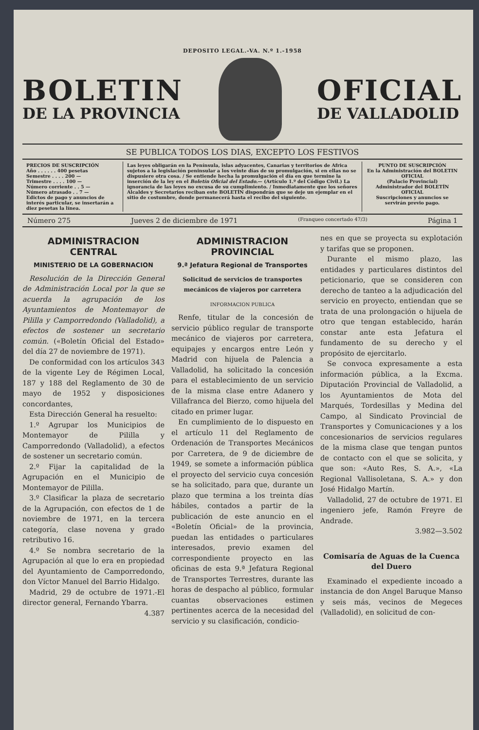DEPOSITO LEGAL.-VA. N.º 1.-1958
BOLETIN
DE LA PROVINCIA
OFICIAL
DE VALLADOLID
SE PUBLICA TODOS LOS DIAS, EXCEPTO LOS FESTIVOS
PRECIOS DE SUSCRIPCIÓN
Año . . . . . . 400 pesetas
Semestre . . . . 200 —
Trimestre . . . . 100 —
Número corriente . . 5 —
Número atrasado . . 7 —
Edictos de pago y anuncios de interés particular, se insertarán a diez pesetas la línea.
Las leyes obligarán en la Península, islas adyacentes, Canarias y territorios de Africa sujetos a la legislación peninsular a los veinte días de su promulgación, si en ellas no se dispusiere otra cosa. / Se entiende hecha la promulgación el día en que termine la inserción de la ley en el Boletín Oficial del Estado.— (Artículo 1.º del Código Civil.) La ignorancia de las leyes no excusa de su cumplimiento. / Inmediatamente que los señores Alcaldes y Secretarios reciban este BOLETÍN dispondrán que se deje un ejemplar en el sitio de costumbre, donde permanecerá hasta el recibo del siguiente.
PUNTO DE SUSCRIPCIÓN
En la Administración del BOLETIN OFICIAL
(Palacio Provincial)
Administrador del BOLETÍN OFICIAL
Suscripciones y anuncios se servirán previo pago.
Número 275 Jueves 2 de diciembre de 1971 (Franqueo concertado 47/3) Página 1
ADMINISTRACION CENTRAL
MINISTERIO DE LA GOBERNACION
Resolución de la Dirección General de Administración Local por la que se acuerda la agrupación de los Ayuntamientos de Montemayor de Pililla y Camporredondo (Valladolid), a efectos de sostener un secretario común. («Boletín Oficial del Estado» del día 27 de noviembre de 1971).
De conformidad con los artículos 343 de la vigente Ley de Régimen Local, 187 y 188 del Reglamento de 30 de mayo de 1952 y disposiciones concordantes,
Esta Dirección General ha resuelto:
1.º Agrupar los Municipios de Montemayor de Pililla y Camporredondo (Valladolid), a efectos de sostener un secretario común.
2.º Fijar la capitalidad de la Agrupación en el Municipio de Montemayor de Pililla.
3.º Clasificar la plaza de secretario de la Agrupación, con efectos de 1 de noviembre de 1971, en la tercera categoría, clase novena y grado retributivo 16.
4.º Se nombra secretario de la Agrupación al que lo era en propiedad del Ayuntamiento de Camporredondo, don Víctor Manuel del Barrio Hidalgo.
Madrid, 29 de octubre de 1971.-El director general, Fernando Ybarra.
4.387
ADMINISTRACION PROVINCIAL
9.ª Jefatura Regional de Transportes
Solicitud de servicios de transportes mecánicos de viajeros por carretera
INFORMACION PUBLICA
Renfe, titular de la concesión de servicio público regular de transporte mecánico de viajeros por carretera, equipajes y encargos entre León y Madrid con hijuela de Palencia a Valladolid, ha solicitado la concesión para el establecimiento de un servicio de la misma clase entre Adanero y Villafranca del Bierzo, como hijuela del citado en primer lugar.
En cumplimiento de lo dispuesto en el artículo 11 del Reglamento de Ordenación de Transportes Mecánicos por Carretera, de 9 de diciembre de 1949, se somete a información pública el proyecto del servicio cuya concesión se ha solicitado, para que, durante un plazo que termina a los treinta días hábiles, contados a partir de la publicación de este anuncio en el «Boletín Oficial» de la provincia, puedan las entidades o particulares interesados, previo examen del correspondiente proyecto en las oficinas de esta 9.ª Jefatura Regional de Transportes Terrestres, durante las horas de despacho al público, formular cuantas observaciones estimen pertinentes acerca de la necesidad del servicio y su clasificación, condicio-
nes en que se proyecta su explotación y tarifas que se proponen.
Durante el mismo plazo, las entidades y particulares distintos del peticionario, que se consideren con derecho de tanteo a la adjudicación del servicio en proyecto, entiendan que se trata de una prolongación o hijuela de otro que tengan establecido, harán constar ante esta Jefatura el fundamento de su derecho y el propósito de ejercitarlo.
Se convoca expresamente a esta información pública, a la Excma. Diputación Provincial de Valladolid, a los Ayuntamientos de Mota del Marqués, Tordesillas y Medina del Campo, al Sindicato Provincial de Transportes y Comunicaciones y a los concesionarios de servicios regulares de la misma clase que tengan puntos de contacto con el que se solicita, y que son: «Auto Res, S. A.», «La Regional Vallisoletana, S. A.» y don José Hidalgo Martín.
Valladolid, 27 de octubre de 1971. El ingeniero jefe, Ramón Freyre de Andrade.
3.982—3.502
Comisaría de Aguas de la Cuenca del Duero
Examinado el expediente incoado a instancia de don Angel Baruque Manso y seis más, vecinos de Megeces (Valladolid), en solicitud de con-